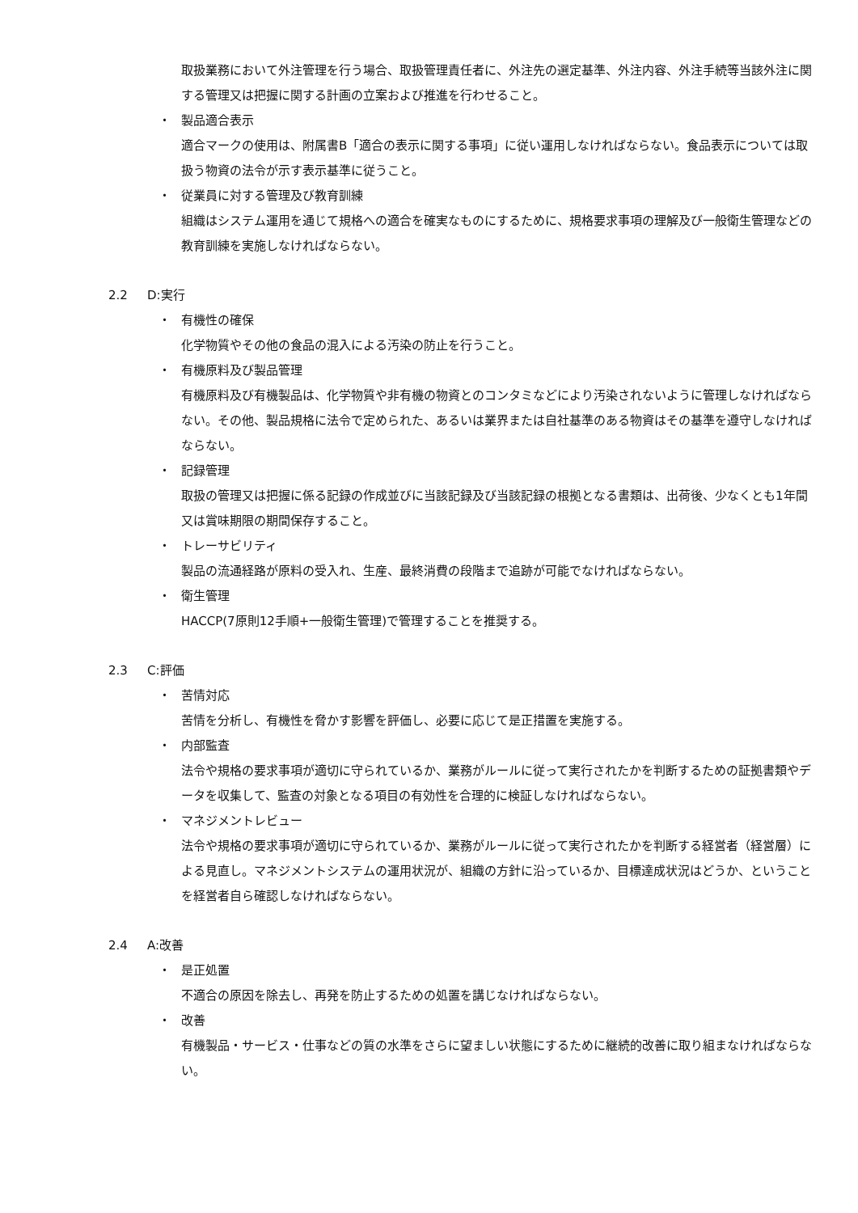取扱業務において外注管理を行う場合、取扱管理責任者に、外注先の選定基準、外注内容、外注手続等当該外注に関する管理又は把握に関する計画の立案および推進を行わせること。
・ 製品適合表示
適合マークの使用は、附属書B「適合の表示に関する事項」に従い運用しなければならない。食品表示については取扱う物資の法令が示す表示基準に従うこと。
・ 従業員に対する管理及び教育訓練
組織はシステム運用を通じて規格への適合を確実なものにするために、規格要求事項の理解及び一般衛生管理などの教育訓練を実施しなければならない。
2.2 D:実行
・ 有機性の確保
化学物質やその他の食品の混入による汚染の防止を行うこと。
・ 有機原料及び製品管理
有機原料及び有機製品は、化学物質や非有機の物資とのコンタミなどにより汚染されないように管理しなければならない。その他、製品規格に法令で定められた、あるいは業界または自社基準のある物資はその基準を遵守しなければならない。
・ 記録管理
取扱の管理又は把握に係る記録の作成並びに当該記録及び当該記録の根拠となる書類は、出荷後、少なくとも1年間又は賞味期限の期間保存すること。
・ トレーサビリティ
製品の流通経路が原料の受入れ、生産、最終消費の段階まで追跡が可能でなければならない。
・ 衛生管理
HACCP(7原則12手順+一般衛生管理)で管理することを推奨する。
2.3 C:評価
・ 苦情対応
苦情を分析し、有機性を脅かす影響を評価し、必要に応じて是正措置を実施する。
・ 内部監査
法令や規格の要求事項が適切に守られているか、業務がルールに従って実行されたかを判断するための証拠書類やデータを収集して、監査の対象となる項目の有効性を合理的に検証しなければならない。
・ マネジメントレビュー
法令や規格の要求事項が適切に守られているか、業務がルールに従って実行されたかを判断する経営者（経営層）による見直し。マネジメントシステムの運用状況が、組織の方針に沿っているか、目標達成状況はどうか、ということを経営者自ら確認しなければならない。
2.4 A:改善
・ 是正処置
不適合の原因を除去し、再発を防止するための処置を講じなければならない。
・ 改善
有機製品・サービス・仕事などの質の水準をさらに望ましい状態にするために継続的改善に取り組まなければならない。